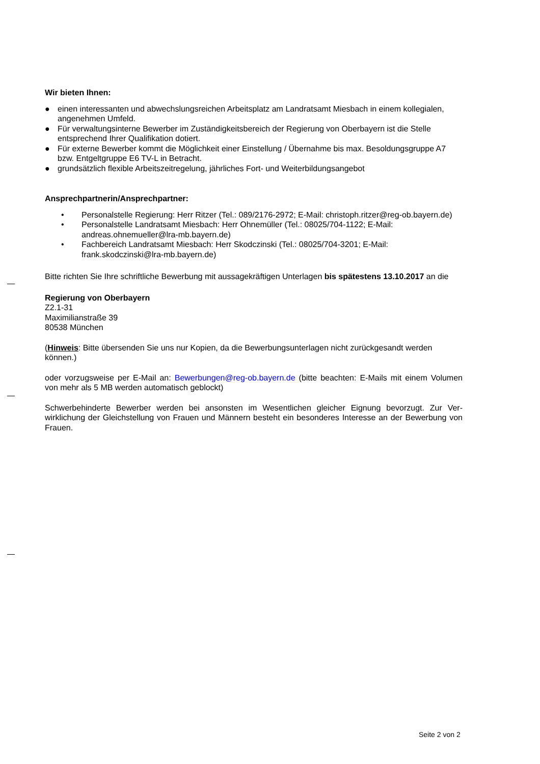Wir bieten Ihnen:
● einen interessanten und abwechslungsreichen Arbeitsplatz am Landratsamt Miesbach in einem kollegia­len, angenehmen Umfeld.
● Für verwaltungsinterne Bewerber im Zuständigkeitsbereich der Regierung von Oberbayern ist die Stelle entsprechend Ihrer Qualifikation dotiert.
● Für externe Bewerber kommt die Möglichkeit einer Einstellung / Übernahme bis max. Besoldungsgruppe A7 bzw. Entgeltgruppe E6 TV-L in Betracht.
● grundsätzlich flexible Arbeitszeitregelung, jährliches Fort- und Weiterbildungsangebot
Ansprechpartnerin/Ansprechpartner:
• Personalstelle Regierung: Herr Ritzer (Tel.: 089/2176-2972; E-Mail: christoph.ritzer@reg-ob.bayern.de)
• Personalstelle Landratsamt Miesbach: Herr Ohnemüller (Tel.: 08025/704-1122; E-Mail: andreas.ohnemueller@lra-mb.bayern.de)
• Fachbereich Landratsamt Miesbach: Herr Skodczinski (Tel.: 08025/704-3201; E-Mail: frank.skodczinski@lra-mb.bayern.de)
Bitte richten Sie Ihre schriftliche Bewerbung mit aussagekräftigen Unterlagen bis spätestens 13.10.2017 an die
Regierung von Oberbayern
Z2.1-31
Maximilianstraße 39
80538 München
(Hinweis: Bitte übersenden Sie uns nur Kopien, da die Bewerbungsunterlagen nicht zurückgesandt werden können.)
oder vorzugsweise per E-Mail an: Bewerbungen@reg-ob.bayern.de (bitte beachten: E-Mails mit einem Vo­lumen von mehr als 5 MB werden automatisch geblockt)
Schwerbehinderte Bewerber werden bei ansonsten im Wesentlichen gleicher Eignung bevorzugt. Zur Ver­wirklichung der Gleichstellung von Frauen und Männern besteht ein besonderes Interesse an der Bewer­bung von Frauen.
Seite 2 von 2